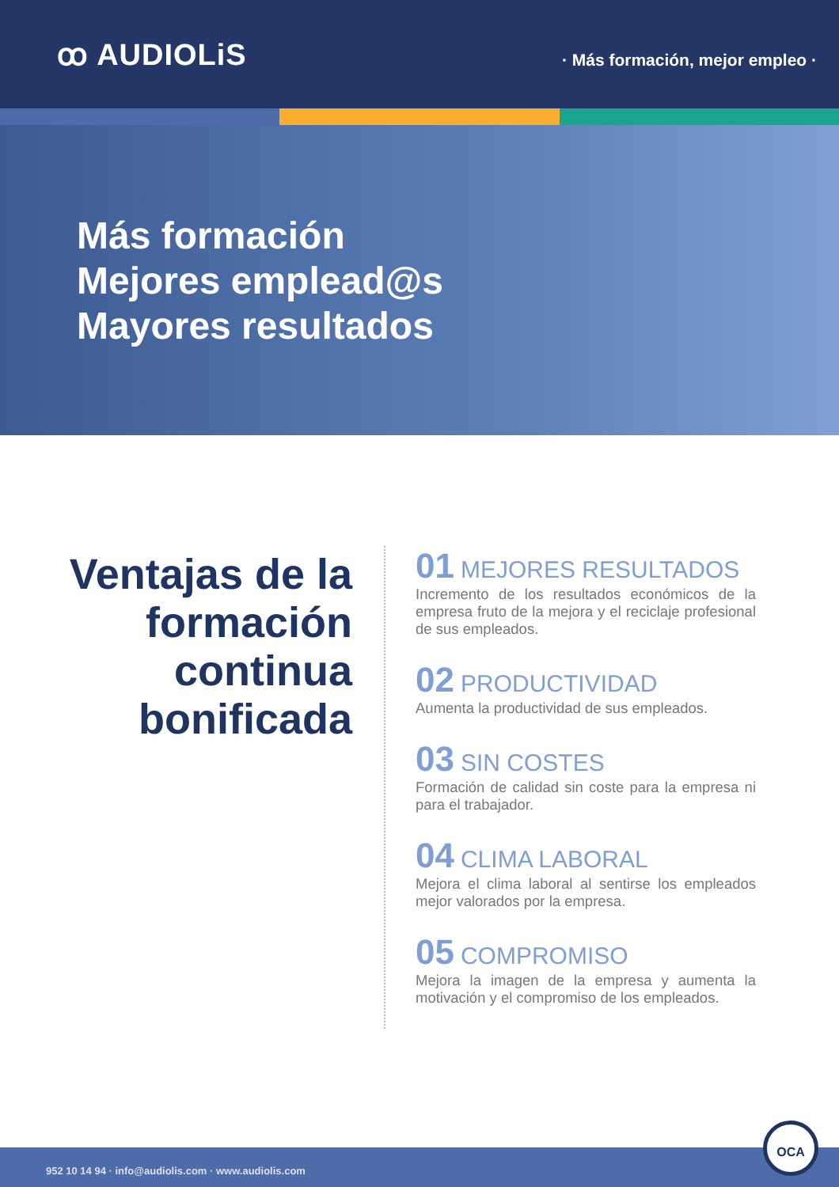ꝏ AUDIOLiS
· Más formación, mejor empleo ·
Más formación
Mejores emplead@s
Mayores resultados
Ventajas de la formación continua bonificada
01 MEJORES RESULTADOS
Incremento de los resultados económicos de la empresa fruto de la mejora y el reciclaje profesional de sus empleados.
02 PRODUCTIVIDAD
Aumenta la productividad de sus empleados.
03 SIN COSTES
Formación de calidad sin coste para la empresa ni para el trabajador.
04 CLIMA LABORAL
Mejora el clima laboral al sentirse los empleados mejor valorados por la empresa.
05 COMPROMISO
Mejora la imagen de la empresa y aumenta la motivación y el compromiso de los empleados.
952 10 14 94 · info@audiolis.com · www.audiolis.com
OCA